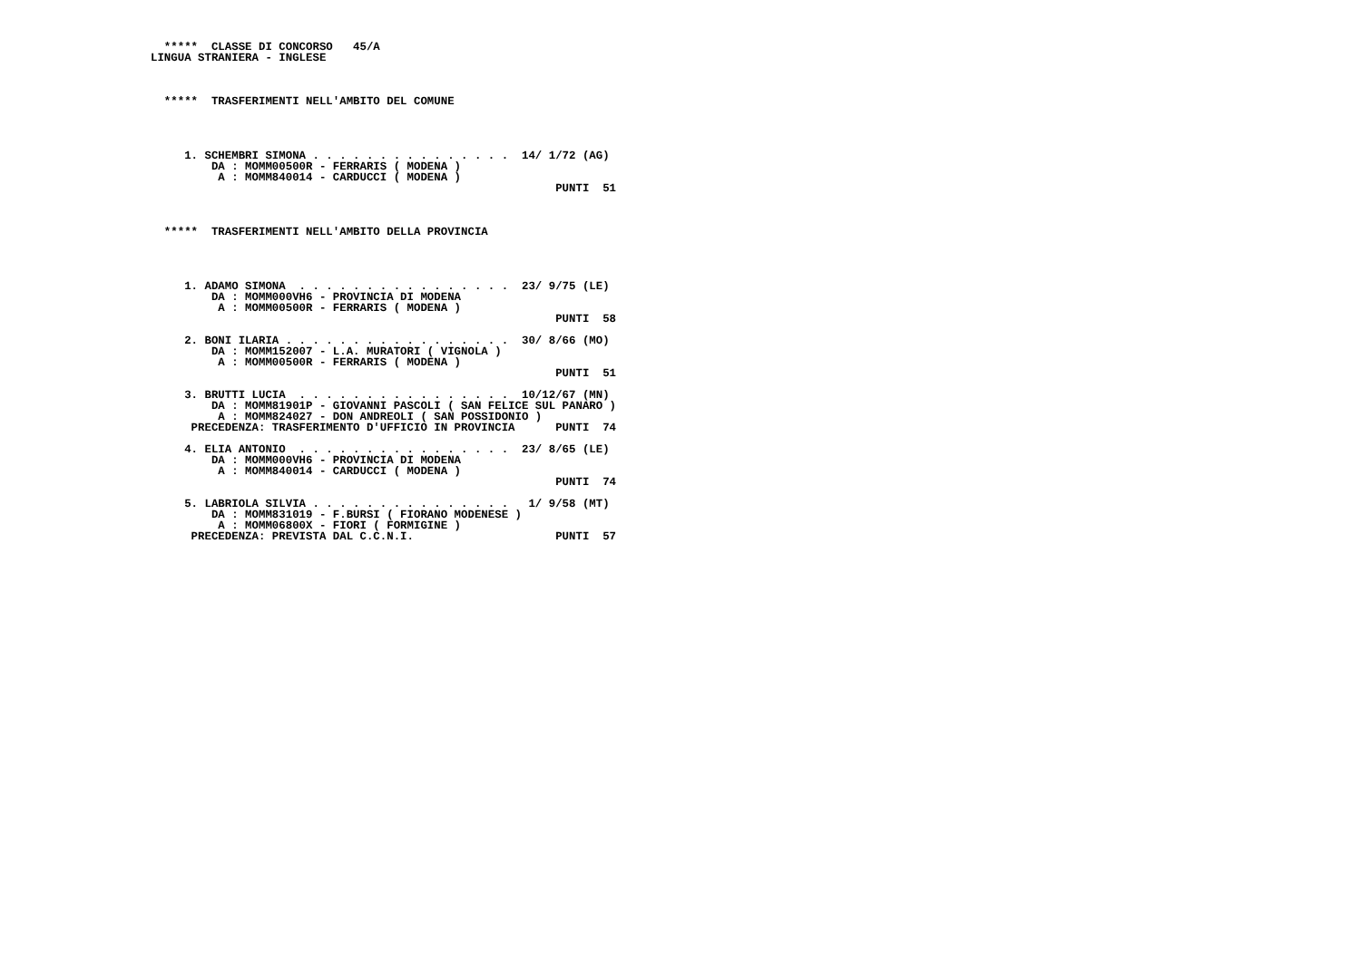*****  CLASSE DI CONCORSO   45/A
LINGUA STRANIERA - INGLESE



  *****  TRASFERIMENTI NELL'AMBITO DEL COMUNE




     1. SCHEMBRI SIMONA . . . . . . . . . . . . . . .  14/ 1/72 (AG)
         DA : MOMM00500R - FERRARIS ( MODENA )
          A : MOMM840014 - CARDUCCI ( MODENA )
                                                            PUNTI  51



  *****  TRASFERIMENTI NELL'AMBITO DELLA PROVINCIA




     1. ADAMO SIMONA  . . . . . . . . . . . . . . . .  23/ 9/75 (LE)
         DA : MOMM000VH6 - PROVINCIA DI MODENA
          A : MOMM00500R - FERRARIS ( MODENA )
                                                            PUNTI  58

     2. BONI ILARIA . . . . . . . . . . . . . . . . .  30/ 8/66 (MO)
         DA : MOMM152007 - L.A. MURATORI ( VIGNOLA )
          A : MOMM00500R - FERRARIS ( MODENA )
                                                            PUNTI  51

     3. BRUTTI LUCIA  . . . . . . . . . . . . . . . .  10/12/67 (MN)
         DA : MOMM81901P - GIOVANNI PASCOLI ( SAN FELICE SUL PANARO )
          A : MOMM824027 - DON ANDREOLI ( SAN POSSIDONIO )
      PRECEDENZA: TRASFERIMENTO D'UFFICIO IN PROVINCIA      PUNTI  74

     4. ELIA ANTONIO  . . . . . . . . . . . . . . . .  23/ 8/65 (LE)
         DA : MOMM000VH6 - PROVINCIA DI MODENA
          A : MOMM840014 - CARDUCCI ( MODENA )
                                                            PUNTI  74

     5. LABRIOLA SILVIA . . . . . . . . . . . . . . .   1/ 9/58 (MT)
         DA : MOMM831019 - F.BURSI ( FIORANO MODENESE )
          A : MOMM06800X - FIORI ( FORMIGINE )
      PRECEDENZA: PREVISTA DAL C.C.N.I.                     PUNTI  57